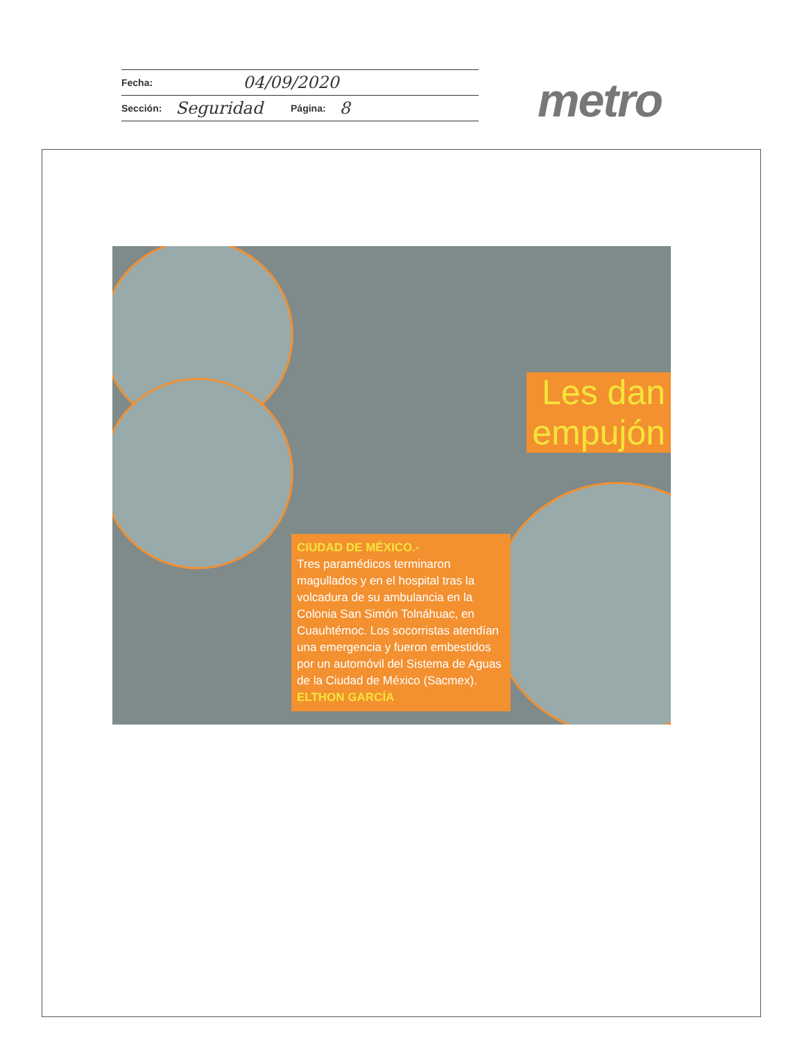Fecha: 04/09/2020
Sección: Seguridad Página: 8
metro
Les dan
empujón
CIUDAD DE MÉXICO.-
Tres paramédicos terminaron magullados y en el hospital tras la volcadura de su ambulancia en la Colonia San Simón Tolnáhuac, en Cuauhtémoc. Los socorristas atendían una emergencia y fueron embestidos por un automóvil del Sistema de Aguas de la Ciudad de México (Sacmex). ELTHON GARCÍA